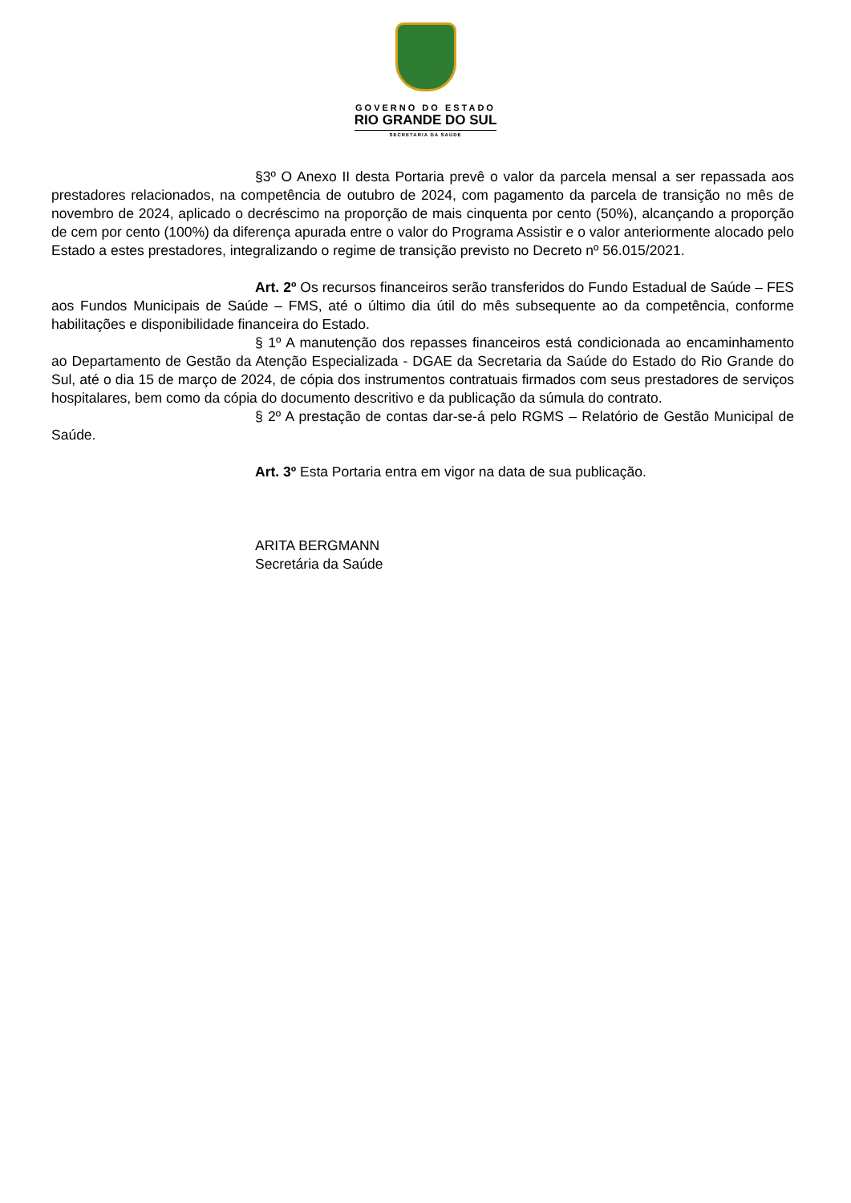GOVERNO DO ESTADO
RIO GRANDE DO SUL
SECRETARIA DA SAÚDE
§3º O Anexo II desta Portaria prevê o valor da parcela mensal a ser repassada aos prestadores relacionados, na competência de outubro de 2024, com pagamento da parcela de transição no mês de novembro de 2024, aplicado o decréscimo na proporção de mais cinquenta por cento (50%), alcançando a proporção de cem por cento (100%) da diferença apurada entre o valor do Programa Assistir e o valor anteriormente alocado pelo Estado a estes prestadores, integralizando o regime de transição previsto no Decreto nº 56.015/2021.
Art. 2º Os recursos financeiros serão transferidos do Fundo Estadual de Saúde – FES aos Fundos Municipais de Saúde – FMS, até o último dia útil do mês subsequente ao da competência, conforme habilitações e disponibilidade financeira do Estado.
§ 1º A manutenção dos repasses financeiros está condicionada ao encaminhamento ao Departamento de Gestão da Atenção Especializada - DGAE da Secretaria da Saúde do Estado do Rio Grande do Sul, até o dia 15 de março de 2024, de cópia dos instrumentos contratuais firmados com seus prestadores de serviços hospitalares, bem como da cópia do documento descritivo e da publicação da súmula do contrato.
§ 2º A prestação de contas dar-se-á pelo RGMS – Relatório de Gestão Municipal de Saúde.
Art. 3º Esta Portaria entra em vigor na data de sua publicação.
ARITA BERGMANN
Secretária da Saúde